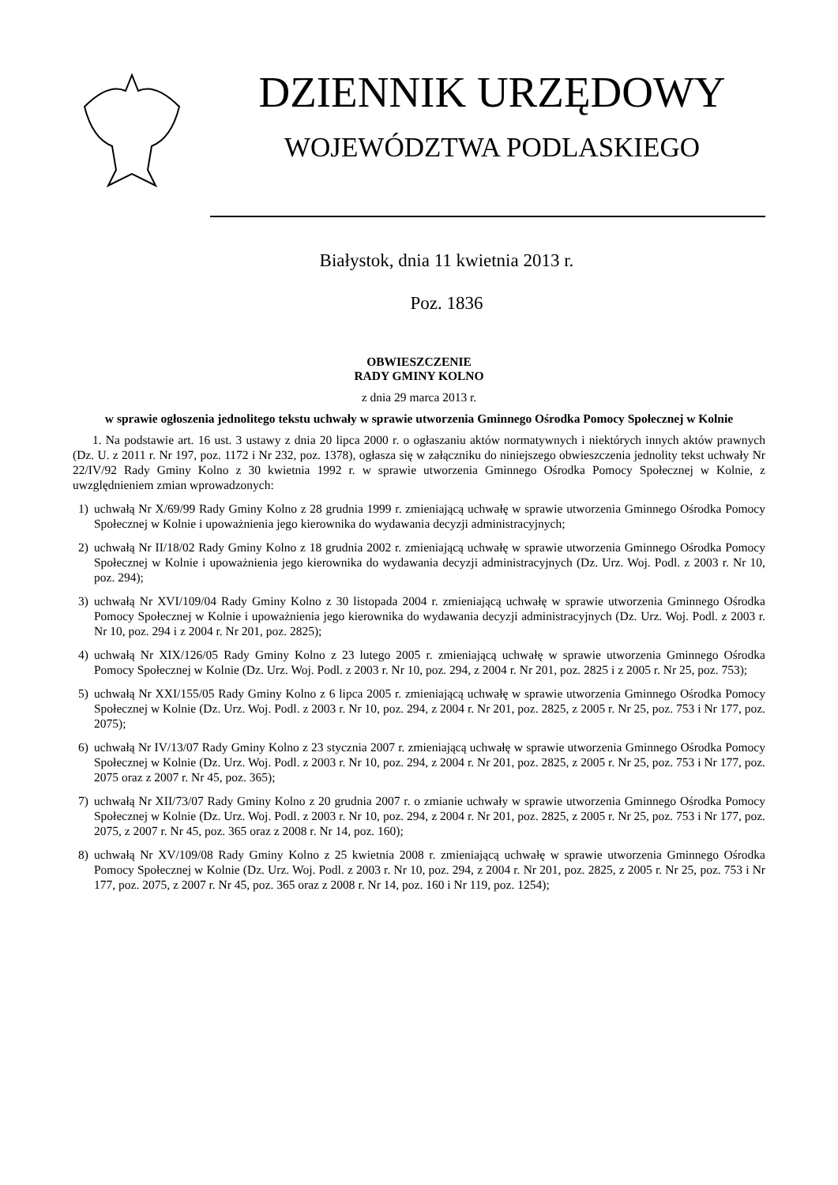DZIENNIK URZĘDOWY
WOJEWÓDZTWA PODLASKIEGO
Białystok, dnia 11 kwietnia 2013 r.
Poz. 1836
OBWIESZCZENIE
RADY GMINY KOLNO
z dnia 29 marca 2013 r.
w sprawie ogłoszenia jednolitego tekstu uchwały w sprawie utworzenia Gminnego Ośrodka Pomocy Społecznej w Kolnie
1. Na podstawie art. 16 ust. 3 ustawy z dnia 20 lipca 2000 r. o ogłaszaniu aktów normatywnych i niektórych innych aktów prawnych (Dz. U. z 2011 r. Nr 197, poz. 1172 i Nr 232, poz. 1378), ogłasza się w załączniku do niniejszego obwieszczenia jednolity tekst uchwały Nr 22/IV/92 Rady Gminy Kolno z 30 kwietnia 1992 r. w sprawie utworzenia Gminnego Ośrodka Pomocy Społecznej w Kolnie, z uwzględnieniem zmian wprowadzonych:
1) uchwałą Nr X/69/99 Rady Gminy Kolno z 28 grudnia 1999 r. zmieniającą uchwałę w sprawie utworzenia Gminnego Ośrodka Pomocy Społecznej w Kolnie i upoważnienia jego kierownika do wydawania decyzji administracyjnych;
2) uchwałą Nr II/18/02 Rady Gminy Kolno z 18 grudnia 2002 r. zmieniającą uchwałę w sprawie utworzenia Gminnego Ośrodka Pomocy Społecznej w Kolnie i upoważnienia jego kierownika do wydawania decyzji administracyjnych (Dz. Urz. Woj. Podl. z 2003 r. Nr 10, poz. 294);
3) uchwałą Nr XVI/109/04 Rady Gminy Kolno z 30 listopada 2004 r. zmieniającą uchwałę w sprawie utworzenia Gminnego Ośrodka Pomocy Społecznej w Kolnie i upoważnienia jego kierownika do wydawania decyzji administracyjnych (Dz. Urz. Woj. Podl. z 2003 r. Nr 10, poz. 294 i z 2004 r. Nr 201, poz. 2825);
4) uchwałą Nr XIX/126/05 Rady Gminy Kolno z 23 lutego 2005 r. zmieniającą uchwałę w sprawie utworzenia Gminnego Ośrodka Pomocy Społecznej w Kolnie (Dz. Urz. Woj. Podl. z 2003 r. Nr 10, poz. 294, z 2004 r. Nr 201, poz. 2825 i z 2005 r. Nr 25, poz. 753);
5) uchwałą Nr XXI/155/05 Rady Gminy Kolno z 6 lipca 2005 r. zmieniającą uchwałę w sprawie utworzenia Gminnego Ośrodka Pomocy Społecznej w Kolnie (Dz. Urz. Woj. Podl. z 2003 r. Nr 10, poz. 294, z 2004 r. Nr 201, poz. 2825, z 2005 r. Nr 25, poz. 753 i Nr 177, poz. 2075);
6) uchwałą Nr IV/13/07 Rady Gminy Kolno z 23 stycznia 2007 r. zmieniającą uchwałę w sprawie utworzenia Gminnego Ośrodka Pomocy Społecznej w Kolnie (Dz. Urz. Woj. Podl. z 2003 r. Nr 10, poz. 294, z 2004 r. Nr 201, poz. 2825, z 2005 r. Nr 25, poz. 753 i Nr 177, poz. 2075 oraz z 2007 r. Nr 45, poz. 365);
7) uchwałą Nr XII/73/07 Rady Gminy Kolno z 20 grudnia 2007 r. o zmianie uchwały w sprawie utworzenia Gminnego Ośrodka Pomocy Społecznej w Kolnie (Dz. Urz. Woj. Podl. z 2003 r. Nr 10, poz. 294, z 2004 r. Nr 201, poz. 2825, z 2005 r. Nr 25, poz. 753 i Nr 177, poz. 2075, z 2007 r. Nr 45, poz. 365 oraz z 2008 r. Nr 14, poz. 160);
8) uchwałą Nr XV/109/08 Rady Gminy Kolno z 25 kwietnia 2008 r. zmieniającą uchwałę w sprawie utworzenia Gminnego Ośrodka Pomocy Społecznej w Kolnie (Dz. Urz. Woj. Podl. z 2003 r. Nr 10, poz. 294, z 2004 r. Nr 201, poz. 2825, z 2005 r. Nr 25, poz. 753 i Nr 177, poz. 2075, z 2007 r. Nr 45, poz. 365 oraz z 2008 r. Nr 14, poz. 160 i Nr 119, poz. 1254);